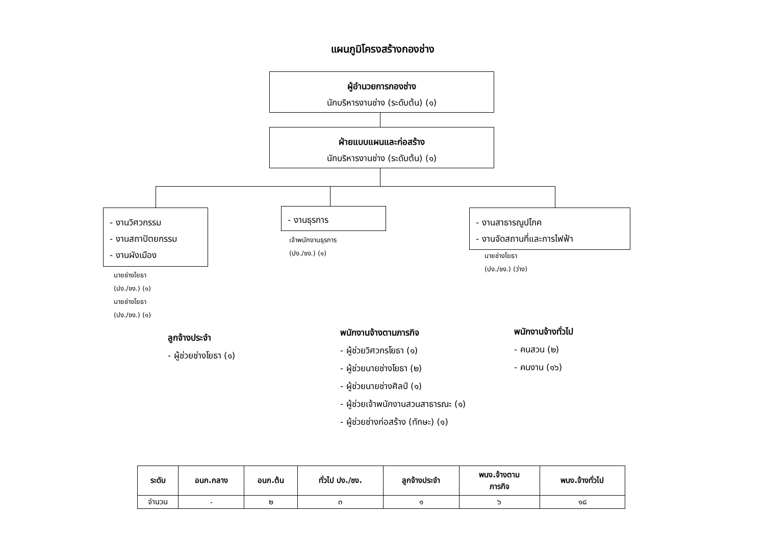แผนภูมิโครงสร้างกองช่าง
ผู้อำนวยการกองช่าง
นักบริหารงานช่าง (ระดับต้น) (๑)
ฝ่ายแบบแผนและก่อสร้าง
นักบริหารงานช่าง (ระดับต้น) (๑)
- งานวิศวกรรม
- งานสถาปัตยกรรม
- งานผังเมือง
- งานธุรการ
- งานสาธารณูปโภค
- งานจัดสถานที่และการไฟฟ้า
นายช่างโยธา
(ปง./ชง.) (๑)
นายช่างโยธา
(ปง./ชง.) (๑)
เจ้าพนักงานธุรการ
(ปง./ชง.) (๑)
นายช่างโยธา
(ปง./ชง.) (ว่าง)
ลูกจ้างประจำ
- ผู้ช่วยช่างโยธา (๑)
พนักงานจ้างตามภารกิจ
- ผู้ช่วยวิศวกรโยธา (๑)
- ผู้ช่วยนายช่างโยธา (๒)
- ผู้ช่วยนายช่างศิลป์ (๑)
- ผู้ช่วยเจ้าพนักงานสวนสาธารณะ (๑)
- ผู้ช่วยช่างก่อสร้าง (ทักษะ) (๑)
พนักงานจ้างทั่วไป
- คนสวน (๒)
- คนงาน (๑๖)
| ระดับ | อนก.กลาง | อนก.ต้น | ทั่วไป ปง./ชง. | ลูกจ้างประจำ | พนง.จ้างตาม ภารกิจ | พนง.จ้างทั่วไป |
| --- | --- | --- | --- | --- | --- | --- |
| จำนวน | - | ๒ | ๓ | ๑ | ๖ | ๑๘ |